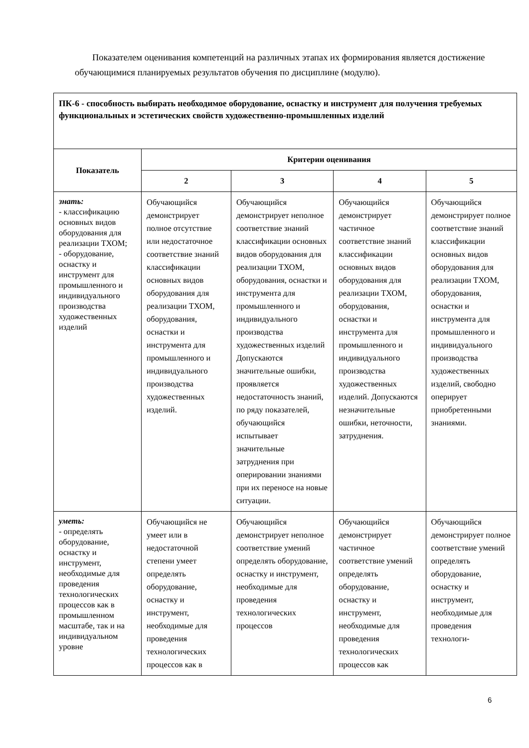Показателем оценивания компетенций на различных этапах их формирования является достижение обучающимися планируемых результатов обучения по дисциплине (модулю).
| ПК-6 - способность выбирать необходимое оборудование, оснастку и инструмент для получения требуемых функциональных и эстетических свойств художественно-промышленных изделий | | | | |
| Показатель | Критерии оценивания | | | |
| | 2 | 3 | 4 | 5 |
| знать: - классификацию основных видов оборудования для реализации ТХОМ; - оборудование, оснастку и инструмент для промышленного и индивидуального производства художественных изделий | Обучающийся демонстрирует полное отсутствие или недостаточное соответствие знаний классификации основных видов оборудования для реализации ТХОМ, оборудования, оснастки и инструмента для промышленного и индивидуального производства художественных изделий. | Обучающийся демонстрирует неполное соответствие знаний классификации основных видов оборудования для реализации ТХОМ, оборудования, оснастки и инструмента для промышленного и индивидуального производства художественных изделий Допускаются значительные ошибки, проявляется недостаточность знаний, по ряду показателей, обучающийся испытывает значительные затруднения при оперировании знаниями при их переносе на новые ситуации. | Обучающийся демонстрирует частичное соответствие знаний классификации основных видов оборудования для реализации ТХОМ, оборудования, оснастки и инструмента для промышленного и индивидуального производства художественных изделий. Допускаются незначительные ошибки, неточности, затруднения. | Обучающийся демонстрирует полное соответствие знаний классификации основных видов оборудования для реализации ТХОМ, оборудования, оснастки и инструмента для промышленного и индивидуального производства художественных изделий, свободно оперирует приобретенными знаниями. |
| уметь: - определять оборудование, оснастку и инструмент, необходимые для проведения технологических процессов как в промышленном масштабе, так и на индивидуальном уровне | Обучающийся не умеет или в недостаточной степени умеет определять оборудование, оснастку и инструмент, необходимые для проведения технологических процессов как в | Обучающийся демонстрирует неполное соответствие умений определять оборудование, оснастку и инструмент, необходимые для проведения технологических процессов | Обучающийся демонстрирует частичное соответствие умений определять оборудование, оснастку и инструмент, необходимые для проведения технологических процессов как | Обучающийся демонстрирует полное соответствие умений определять оборудование, оснастку и инструмент, необходимые для проведения технологи- |
6